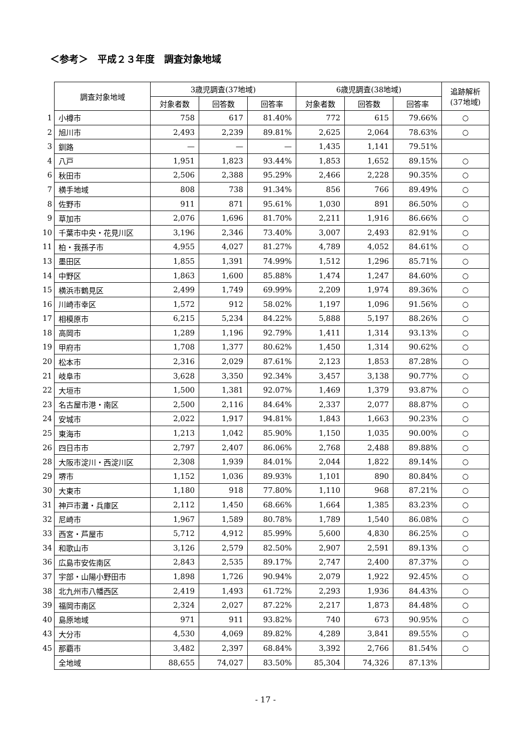＜参考＞　平成２３年度　調査対象地域
| | 調査対象地域 | 3歳児調査(37地域) | | | 6歳児調査(38地域) | | | 追跡解析 (37地域) |
| | | 対象者数 | 回答数 | 回答率 | 対象者数 | 回答数 | 回答率 | |
| 1 | 小樽市 | 758 | 617 | 81.40% | 772 | 615 | 79.66% | ○ |
| 2 | 旭川市 | 2,493 | 2,239 | 89.81% | 2,625 | 2,064 | 78.63% | ○ |
| 3 | 釧路 | — | — | — | 1,435 | 1,141 | 79.51% | |
| 4 | 八戸 | 1,951 | 1,823 | 93.44% | 1,853 | 1,652 | 89.15% | ○ |
| 6 | 秋田市 | 2,506 | 2,388 | 95.29% | 2,466 | 2,228 | 90.35% | ○ |
| 7 | 横手地域 | 808 | 738 | 91.34% | 856 | 766 | 89.49% | ○ |
| 8 | 佐野市 | 911 | 871 | 95.61% | 1,030 | 891 | 86.50% | ○ |
| 9 | 草加市 | 2,076 | 1,696 | 81.70% | 2,211 | 1,916 | 86.66% | ○ |
| 10 | 千葉市中央・花見川区 | 3,196 | 2,346 | 73.40% | 3,007 | 2,493 | 82.91% | ○ |
| 11 | 柏・我孫子市 | 4,955 | 4,027 | 81.27% | 4,789 | 4,052 | 84.61% | ○ |
| 13 | 墨田区 | 1,855 | 1,391 | 74.99% | 1,512 | 1,296 | 85.71% | ○ |
| 14 | 中野区 | 1,863 | 1,600 | 85.88% | 1,474 | 1,247 | 84.60% | ○ |
| 15 | 横浜市鶴見区 | 2,499 | 1,749 | 69.99% | 2,209 | 1,974 | 89.36% | ○ |
| 16 | 川崎市幸区 | 1,572 | 912 | 58.02% | 1,197 | 1,096 | 91.56% | ○ |
| 17 | 相模原市 | 6,215 | 5,234 | 84.22% | 5,888 | 5,197 | 88.26% | ○ |
| 18 | 高岡市 | 1,289 | 1,196 | 92.79% | 1,411 | 1,314 | 93.13% | ○ |
| 19 | 甲府市 | 1,708 | 1,377 | 80.62% | 1,450 | 1,314 | 90.62% | ○ |
| 20 | 松本市 | 2,316 | 2,029 | 87.61% | 2,123 | 1,853 | 87.28% | ○ |
| 21 | 岐阜市 | 3,628 | 3,350 | 92.34% | 3,457 | 3,138 | 90.77% | ○ |
| 22 | 大垣市 | 1,500 | 1,381 | 92.07% | 1,469 | 1,379 | 93.87% | ○ |
| 23 | 名古屋市港・南区 | 2,500 | 2,116 | 84.64% | 2,337 | 2,077 | 88.87% | ○ |
| 24 | 安城市 | 2,022 | 1,917 | 94.81% | 1,843 | 1,663 | 90.23% | ○ |
| 25 | 東海市 | 1,213 | 1,042 | 85.90% | 1,150 | 1,035 | 90.00% | ○ |
| 26 | 四日市市 | 2,797 | 2,407 | 86.06% | 2,768 | 2,488 | 89.88% | ○ |
| 28 | 大阪市淀川・西淀川区 | 2,308 | 1,939 | 84.01% | 2,044 | 1,822 | 89.14% | ○ |
| 29 | 堺市 | 1,152 | 1,036 | 89.93% | 1,101 | 890 | 80.84% | ○ |
| 30 | 大東市 | 1,180 | 918 | 77.80% | 1,110 | 968 | 87.21% | ○ |
| 31 | 神戸市灘・兵庫区 | 2,112 | 1,450 | 68.66% | 1,664 | 1,385 | 83.23% | ○ |
| 32 | 尼崎市 | 1,967 | 1,589 | 80.78% | 1,789 | 1,540 | 86.08% | ○ |
| 33 | 西宮・芦屋市 | 5,712 | 4,912 | 85.99% | 5,600 | 4,830 | 86.25% | ○ |
| 34 | 和歌山市 | 3,126 | 2,579 | 82.50% | 2,907 | 2,591 | 89.13% | ○ |
| 36 | 広島市安佐南区 | 2,843 | 2,535 | 89.17% | 2,747 | 2,400 | 87.37% | ○ |
| 37 | 宇部・山陽小野田市 | 1,898 | 1,726 | 90.94% | 2,079 | 1,922 | 92.45% | ○ |
| 38 | 北九州市八幡西区 | 2,419 | 1,493 | 61.72% | 2,293 | 1,936 | 84.43% | ○ |
| 39 | 福岡市南区 | 2,324 | 2,027 | 87.22% | 2,217 | 1,873 | 84.48% | ○ |
| 40 | 島原地域 | 971 | 911 | 93.82% | 740 | 673 | 90.95% | ○ |
| 43 | 大分市 | 4,530 | 4,069 | 89.82% | 4,289 | 3,841 | 89.55% | ○ |
| 45 | 那覇市 | 3,482 | 2,397 | 68.84% | 3,392 | 2,766 | 81.54% | ○ |
| | 全地域 | 88,655 | 74,027 | 83.50% | 85,304 | 74,326 | 87.13% | |
- 17 -